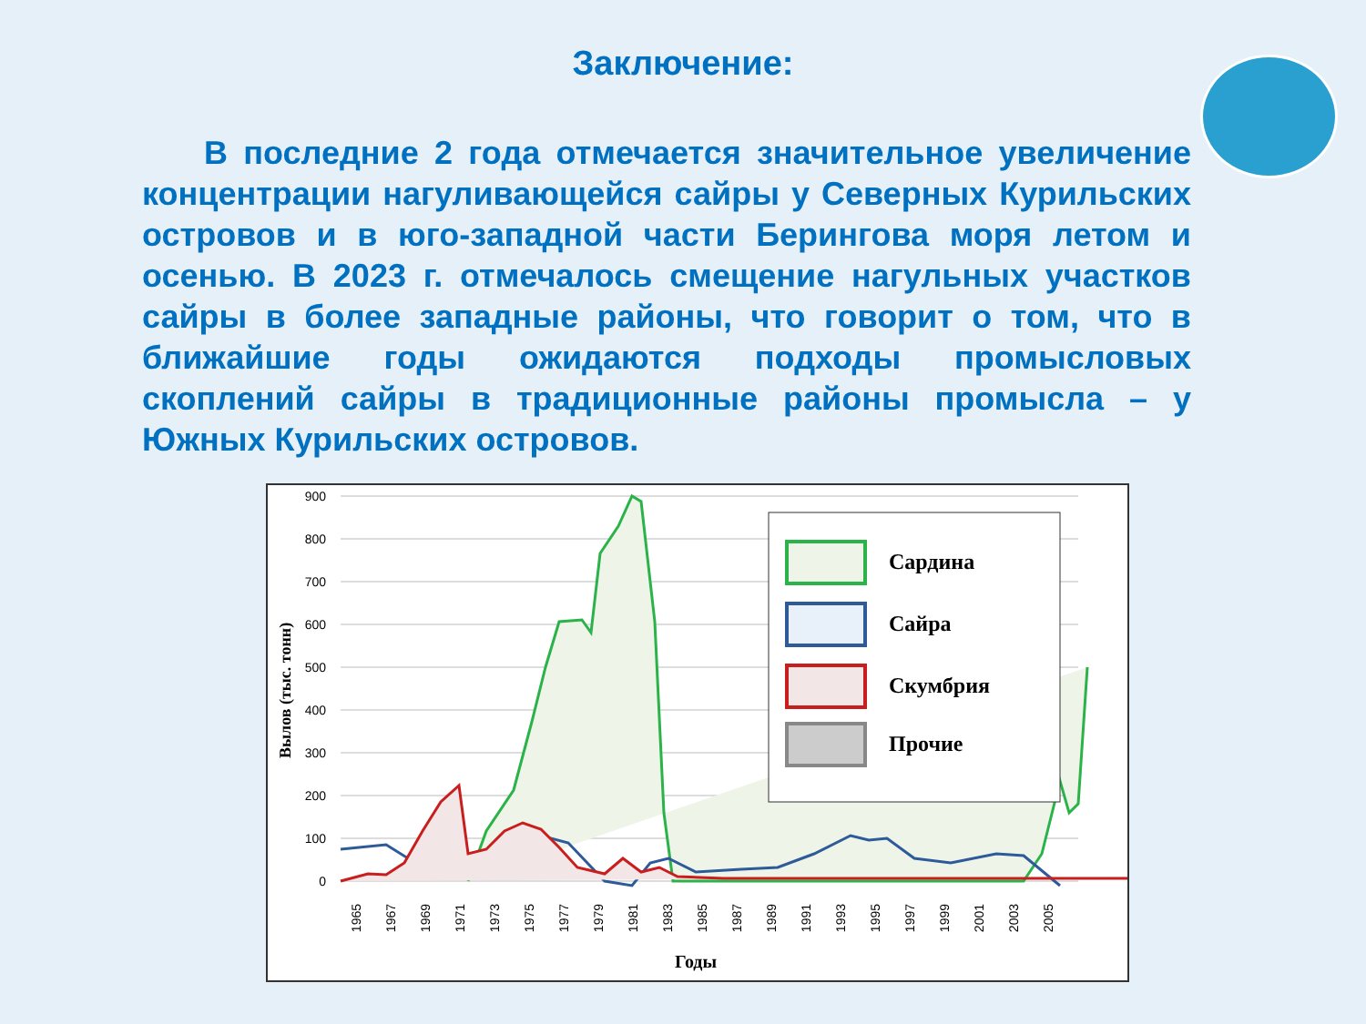Заключение:
В последние 2 года отмечается значительное увеличение концентрации нагуливающейся сайры у Северных Курильских островов и в юго-западной части Берингова моря летом и осенью. В 2023 г. отмечалось смещение нагульных участков сайры в более западные районы, что говорит о том, что в ближайшие годы ожидаются подходы промысловых скоплений сайры в традиционные районы промысла – у Южных Курильских островов.
900
800
700
600
500
400
300
200
100
0
Вылов (тыс. тонн)
1965
1967
1969
1971
1973
1975
1977
1979
1981
1983
1985
1987
1989
1991
1993
1995
1997
1999
2001
2003
2005
Годы
Сардина
Сайра
Скумбрия
Прочие